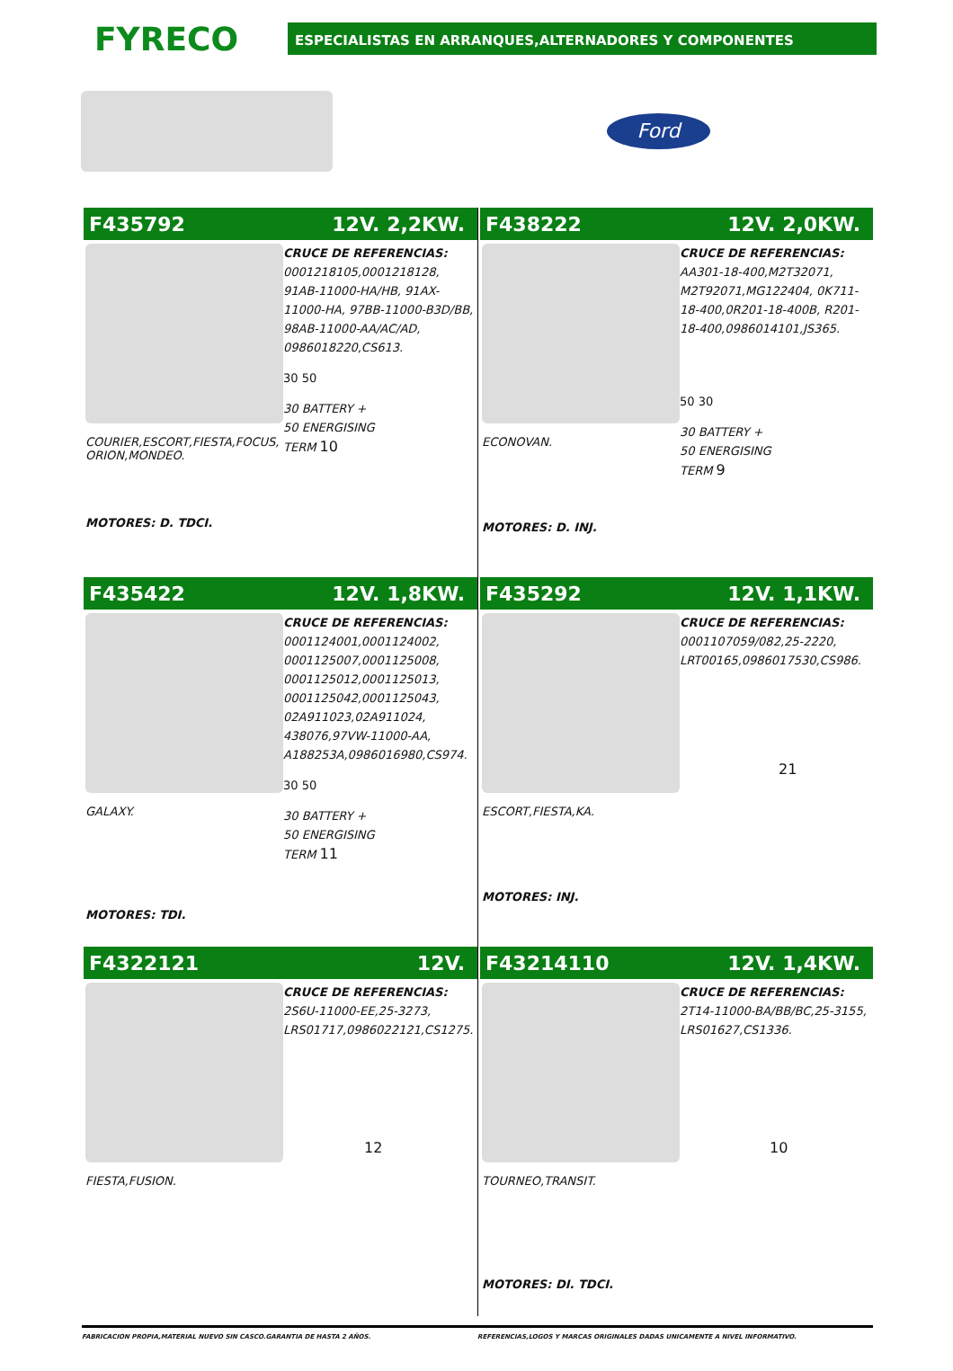FYRECO
ESPECIALISTAS EN ARRANQUES,ALTERNADORES Y COMPONENTES
Ford
F435792 12V. 2,2KW.
COURIER,ESCORT,FIESTA,FOCUS, ORION,MONDEO.
MOTORES: D. TDCI.
CRUCE DE REFERENCIAS:
0001218105,0001218128, 91AB-11000-HA/HB, 91AX-11000-HA, 97BB-11000-B3D/BB, 98AB-11000-AA/AC/AD, 0986018220,CS613.
30 50
30 BATTERY +
50 ENERGISING
TERM 10
F438222 12V. 2,0KW.
ECONOVAN.
MOTORES: D. INJ.
CRUCE DE REFERENCIAS:
AA301-18-400,M2T32071, M2T92071,MG122404, 0K711-18-400,0R201-18-400B, R201-18-400,0986014101,JS365.
50 30
30 BATTERY +
50 ENERGISING
TERM 9
F435422 12V. 1,8KW.
GALAXY.
MOTORES: TDI.
CRUCE DE REFERENCIAS:
0001124001,0001124002, 0001125007,0001125008, 0001125012,0001125013, 0001125042,0001125043, 02A911023,02A911024, 438076,97VW-11000-AA, A188253A,0986016980,CS974.
30 50
30 BATTERY +
50 ENERGISING
TERM 11
F435292 12V. 1,1KW.
ESCORT,FIESTA,KA.
MOTORES: INJ.
CRUCE DE REFERENCIAS:
0001107059/082,25-2220, LRT00165,0986017530,CS986.
21
F4322121 12V.
FIESTA,FUSION.
CRUCE DE REFERENCIAS:
2S6U-11000-EE,25-3273, LRS01717,0986022121,CS1275.
12
F43214110 12V. 1,4KW.
TOURNEO,TRANSIT.
MOTORES: DI. TDCI.
CRUCE DE REFERENCIAS:
2T14-11000-BA/BB/BC,25-3155, LRS01627,CS1336.
10
FABRICACION PROPIA,MATERIAL NUEVO SIN CASCO.GARANTIA DE HASTA 2 AÑOS.
REFERENCIAS,LOGOS Y MARCAS ORIGINALES DADAS UNICAMENTE A NIVEL INFORMATIVO.